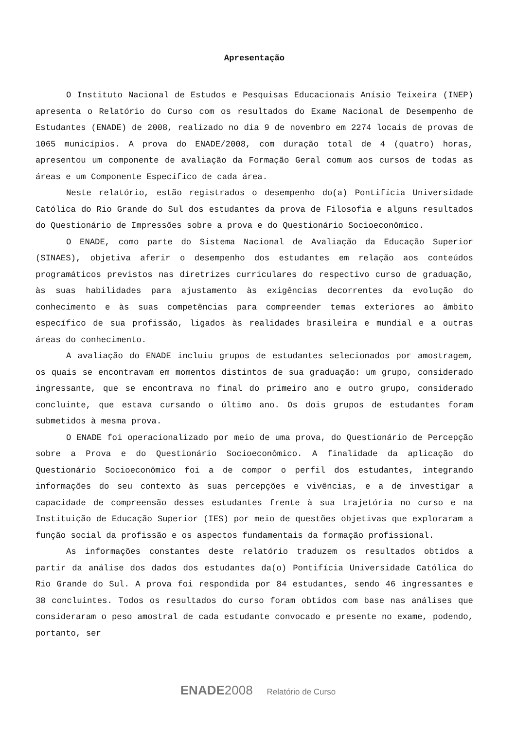Apresentação
O Instituto Nacional de Estudos e Pesquisas Educacionais Anísio Teixeira (INEP) apresenta o Relatório do Curso com os resultados do Exame Nacional de Desempenho de Estudantes (ENADE) de 2008, realizado no dia 9 de novembro em 2274 locais de provas de 1065 municípios. A prova do ENADE/2008, com duração total de 4 (quatro) horas, apresentou um componente de avaliação da Formação Geral comum aos cursos de todas as áreas e um Componente Específico de cada área.
Neste relatório, estão registrados o desempenho do(a) Pontifícia Universidade Católica do Rio Grande do Sul dos estudantes da prova de Filosofia e alguns resultados do Questionário de Impressões sobre a prova e do Questionário Socioeconômico.
O ENADE, como parte do Sistema Nacional de Avaliação da Educação Superior (SINAES), objetiva aferir o desempenho dos estudantes em relação aos conteúdos programáticos previstos nas diretrizes curriculares do respectivo curso de graduação, às suas habilidades para ajustamento às exigências decorrentes da evolução do conhecimento e às suas competências para compreender temas exteriores ao âmbito específico de sua profissão, ligados às realidades brasileira e mundial e a outras áreas do conhecimento.
A avaliação do ENADE incluiu grupos de estudantes selecionados por amostragem, os quais se encontravam em momentos distintos de sua graduação: um grupo, considerado ingressante, que se encontrava no final do primeiro ano e outro grupo, considerado concluinte, que estava cursando o último ano. Os dois grupos de estudantes foram submetidos à mesma prova.
O ENADE foi operacionalizado por meio de uma prova, do Questionário de Percepção sobre a Prova e do Questionário Socioeconômico. A finalidade da aplicação do Questionário Socioeconômico foi a de compor o perfil dos estudantes, integrando informações do seu contexto às suas percepções e vivências, e a de investigar a capacidade de compreensão desses estudantes frente à sua trajetória no curso e na Instituição de Educação Superior (IES) por meio de questões objetivas que exploraram a função social da profissão e os aspectos fundamentais da formação profissional.
As informações constantes deste relatório traduzem os resultados obtidos a partir da análise dos dados dos estudantes da(o) Pontifícia Universidade Católica do Rio Grande do Sul. A prova foi respondida por 84 estudantes, sendo 46 ingressantes e 38 concluintes. Todos os resultados do curso foram obtidos com base nas análises que consideraram o peso amostral de cada estudante convocado e presente no exame, podendo, portanto, ser
ENADE 2008 Relatório de Curso